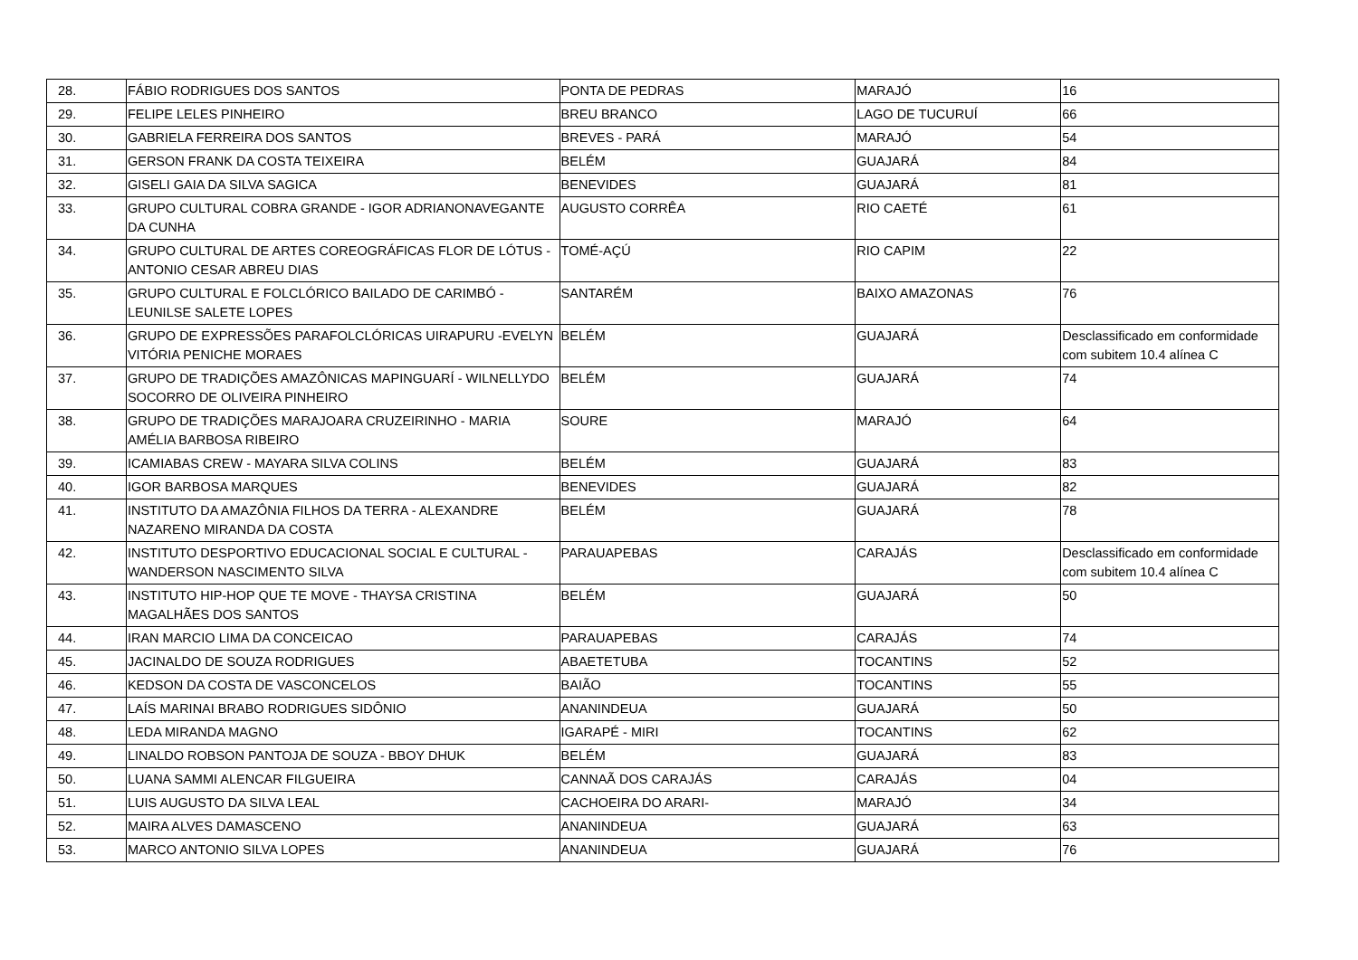| 28. | FÁBIO RODRIGUES DOS SANTOS | PONTA DE PEDRAS | MARAJÓ | 16 |
| 29. | FELIPE LELES PINHEIRO | BREU BRANCO | LAGO DE TUCURUÍ | 66 |
| 30. | GABRIELA FERREIRA DOS SANTOS | BREVES - PARÁ | MARAJÓ | 54 |
| 31. | GERSON FRANK DA COSTA TEIXEIRA | BELÉM | GUAJARÁ | 84 |
| 32. | GISELI GAIA DA SILVA SAGICA | BENEVIDES | GUAJARÁ | 81 |
| 33. | GRUPO CULTURAL COBRA GRANDE - IGOR ADRIANONAVEGANTE DA CUNHA | AUGUSTO CORRÊA | RIO CAETÉ | 61 |
| 34. | GRUPO CULTURAL DE ARTES COREOGRÁFICAS FLOR DE LÓTUS - ANTONIO CESAR ABREU DIAS | TOMÉ-AÇÚ | RIO CAPIM | 22 |
| 35. | GRUPO CULTURAL E FOLCLÓRICO BAILADO DE CARIMBÓ - LEUNILSE SALETE LOPES | SANTARÉM | BAIXO AMAZONAS | 76 |
| 36. | GRUPO DE EXPRESSÕES PARAFOLCLÓRICAS UIRAPURU -EVELYN VITÓRIA PENICHE MORAES | BELÉM | GUAJARÁ | Desclassificado em conformidade com subitem 10.4 alínea C |
| 37. | GRUPO DE TRADIÇÕES AMAZÔNICAS MAPINGUARÍ - WILNELLYDO SOCORRO DE OLIVEIRA PINHEIRO | BELÉM | GUAJARÁ | 74 |
| 38. | GRUPO DE TRADIÇÕES MARAJOARA CRUZEIRINHO - MARIA AMÉLIA BARBOSA RIBEIRO | SOURE | MARAJÓ | 64 |
| 39. | ICAMIABAS CREW - MAYARA SILVA COLINS | BELÉM | GUAJARÁ | 83 |
| 40. | IGOR BARBOSA MARQUES | BENEVIDES | GUAJARÁ | 82 |
| 41. | INSTITUTO DA AMAZÔNIA FILHOS DA TERRA - ALEXANDRE NAZARENO MIRANDA DA COSTA | BELÉM | GUAJARÁ | 78 |
| 42. | INSTITUTO DESPORTIVO EDUCACIONAL SOCIAL E CULTURAL - WANDERSON NASCIMENTO SILVA | PARAUAPEBAS | CARAJÁS | Desclassificado em conformidade com subitem 10.4 alínea C |
| 43. | INSTITUTO HIP-HOP QUE TE MOVE - THAYSA CRISTINA MAGALHÃES DOS SANTOS | BELÉM | GUAJARÁ | 50 |
| 44. | IRAN MARCIO LIMA DA CONCEICAO | PARAUAPEBAS | CARAJÁS | 74 |
| 45. | JACINALDO DE SOUZA RODRIGUES | ABAETETUBA | TOCANTINS | 52 |
| 46. | KEDSON DA COSTA DE VASCONCELOS | BAIÃO | TOCANTINS | 55 |
| 47. | LAÍS MARINAI BRABO RODRIGUES SIDÔNIO | ANANINDEUA | GUAJARÁ | 50 |
| 48. | LEDA MIRANDA MAGNO | IGARAPÉ - MIRI | TOCANTINS | 62 |
| 49. | LINALDO ROBSON PANTOJA DE SOUZA - BBOY DHUK | BELÉM | GUAJARÁ | 83 |
| 50. | LUANA SAMMI ALENCAR FILGUEIRA | CANNAÃ DOS CARAJÁS | CARAJÁS | 04 |
| 51. | LUIS AUGUSTO DA SILVA LEAL | CACHOEIRA DO ARARI- | MARAJÓ | 34 |
| 52. | MAIRA ALVES DAMASCENO | ANANINDEUA | GUAJARÁ | 63 |
| 53. | MARCO ANTONIO SILVA LOPES | ANANINDEUA | GUAJARÁ | 76 |